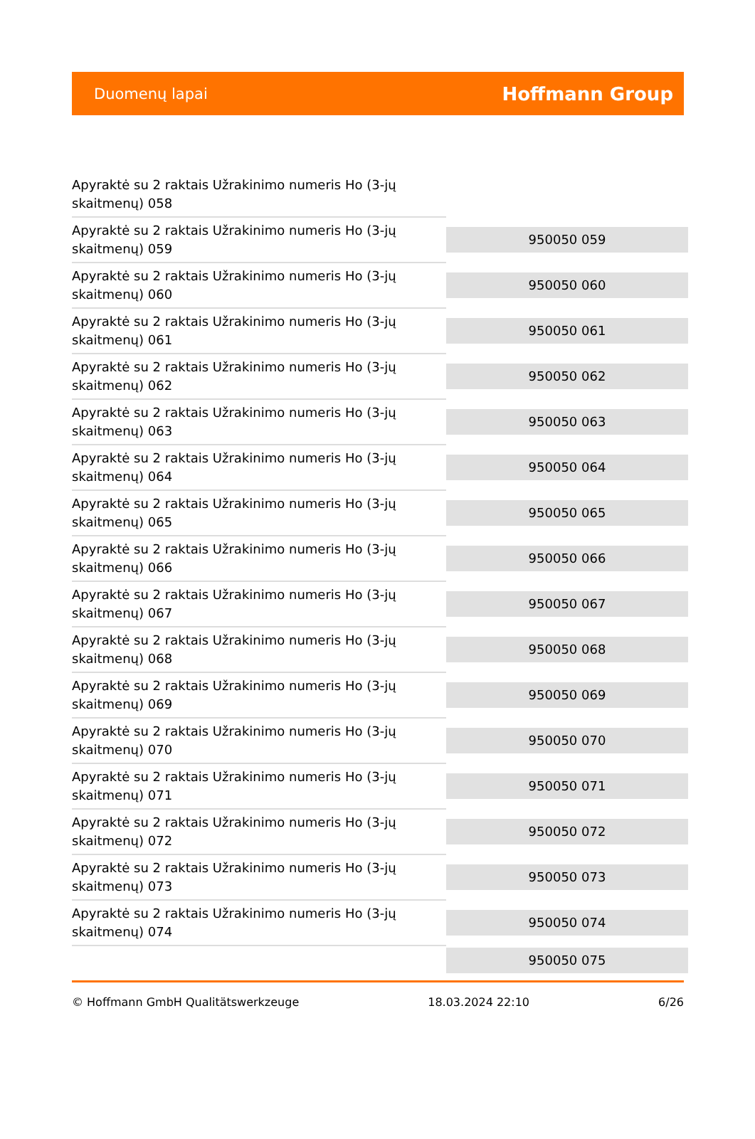Duomenų lapai Hoffmann Group
| Apyraktė su 2 raktais Užrakinimo numeris Ho (3-jų skaitmenų) 058 | |
| Apyraktė su 2 raktais Užrakinimo numeris Ho (3-jų skaitmenų) 059 | 950050 059 |
| Apyraktė su 2 raktais Užrakinimo numeris Ho (3-jų skaitmenų) 060 | 950050 060 |
| Apyraktė su 2 raktais Užrakinimo numeris Ho (3-jų skaitmenų) 061 | 950050 061 |
| Apyraktė su 2 raktais Užrakinimo numeris Ho (3-jų skaitmenų) 062 | 950050 062 |
| Apyraktė su 2 raktais Užrakinimo numeris Ho (3-jų skaitmenų) 063 | 950050 063 |
| Apyraktė su 2 raktais Užrakinimo numeris Ho (3-jų skaitmenų) 064 | 950050 064 |
| Apyraktė su 2 raktais Užrakinimo numeris Ho (3-jų skaitmenų) 065 | 950050 065 |
| Apyraktė su 2 raktais Užrakinimo numeris Ho (3-jų skaitmenų) 066 | 950050 066 |
| Apyraktė su 2 raktais Užrakinimo numeris Ho (3-jų skaitmenų) 067 | 950050 067 |
| Apyraktė su 2 raktais Užrakinimo numeris Ho (3-jų skaitmenų) 068 | 950050 068 |
| Apyraktė su 2 raktais Užrakinimo numeris Ho (3-jų skaitmenų) 069 | 950050 069 |
| Apyraktė su 2 raktais Užrakinimo numeris Ho (3-jų skaitmenų) 070 | 950050 070 |
| Apyraktė su 2 raktais Užrakinimo numeris Ho (3-jų skaitmenų) 071 | 950050 071 |
| Apyraktė su 2 raktais Užrakinimo numeris Ho (3-jų skaitmenų) 072 | 950050 072 |
| Apyraktė su 2 raktais Užrakinimo numeris Ho (3-jų skaitmenų) 073 | 950050 073 |
| Apyraktė su 2 raktais Užrakinimo numeris Ho (3-jų skaitmenų) 074 | 950050 074 |
| | 950050 075 |
© Hoffmann GmbH Qualitätswerkzeuge 18.03.2024 22:10 6/26